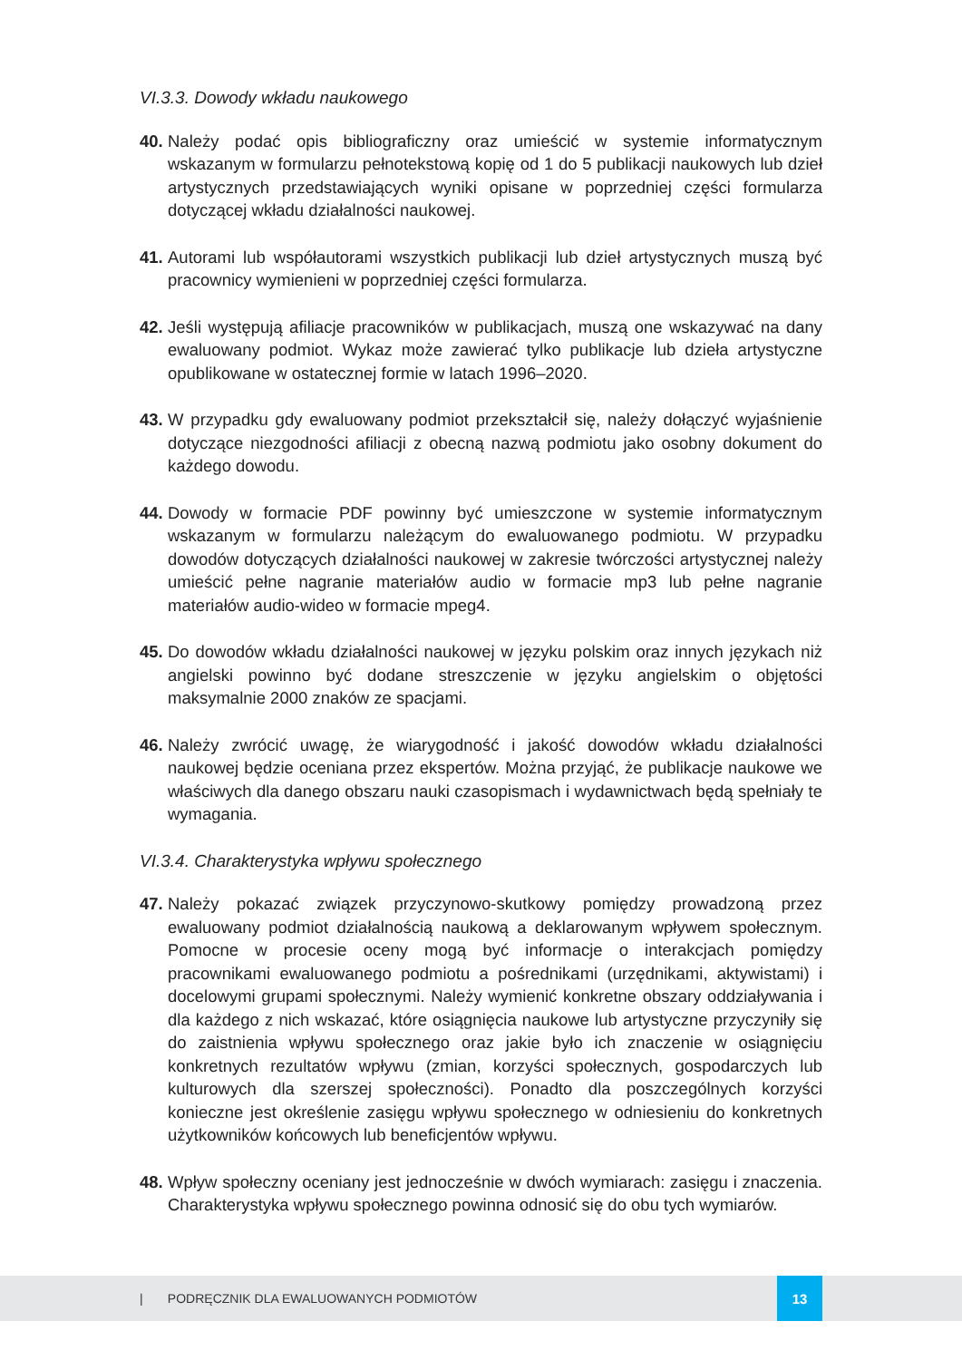VI.3.3. Dowody wkładu naukowego
40. Należy podać opis bibliograficzny oraz umieścić w systemie informatycznym wskazanym w formularzu pełnotekstową kopię od 1 do 5 publikacji naukowych lub dzieł artystycznych przedstawiających wyniki opisane w poprzedniej części formularza dotyczącej wkładu działalności naukowej.
41. Autorami lub współautorami wszystkich publikacji lub dzieł artystycznych muszą być pracownicy wymienieni w poprzedniej części formularza.
42. Jeśli występują afiliacje pracowników w publikacjach, muszą one wskazywać na dany ewaluowany podmiot. Wykaz może zawierać tylko publikacje lub dzieła artystyczne opublikowane w ostatecznej formie w latach 1996–2020.
43. W przypadku gdy ewaluowany podmiot przekształcił się, należy dołączyć wyjaśnienie dotyczące niezgodności afiliacji z obecną nazwą podmiotu jako osobny dokument do każdego dowodu.
44. Dowody w formacie PDF powinny być umieszczone w systemie informatycznym wskazanym w formularzu należącym do ewaluowanego podmiotu. W przypadku dowodów dotyczących działalności naukowej w zakresie twórczości artystycznej należy umieścić pełne nagranie materiałów audio w formacie mp3 lub pełne nagranie materiałów audio-wideo w formacie mpeg4.
45. Do dowodów wkładu działalności naukowej w języku polskim oraz innych językach niż angielski powinno być dodane streszczenie w języku angielskim o objętości maksymalnie 2000 znaków ze spacjami.
46. Należy zwrócić uwagę, że wiarygodność i jakość dowodów wkładu działalności naukowej będzie oceniana przez ekspertów. Można przyjąć, że publikacje naukowe we właściwych dla danego obszaru nauki czasopismach i wydawnictwach będą spełniały te wymagania.
VI.3.4. Charakterystyka wpływu społecznego
47. Należy pokazać związek przyczynowo-skutkowy pomiędzy prowadzoną przez ewaluowany podmiot działalnością naukową a deklarowanym wpływem społecznym. Pomocne w procesie oceny mogą być informacje o interakcjach pomiędzy pracownikami ewaluowanego podmiotu a pośrednikami (urzędnikami, aktywistami) i docelowymi grupami społecznymi. Należy wymienić konkretne obszary oddziaływania i dla każdego z nich wskazać, które osiągnięcia naukowe lub artystyczne przyczyniły się do zaistnienia wpływu społecznego oraz jakie było ich znaczenie w osiągnięciu konkretnych rezultatów wpływu (zmian, korzyści społecznych, gospodarczych lub kulturowych dla szerszej społeczności). Ponadto dla poszczególnych korzyści konieczne jest określenie zasięgu wpływu społecznego w odniesieniu do konkretnych użytkowników końcowych lub beneficjentów wpływu.
48. Wpływ społeczny oceniany jest jednocześnie w dwóch wymiarach: zasięgu i znaczenia. Charakterystyka wpływu społecznego powinna odnosić się do obu tych wymiarów.
| PODRĘCZNIK DLA EWALUOWANYCH PODMIOTÓW
13